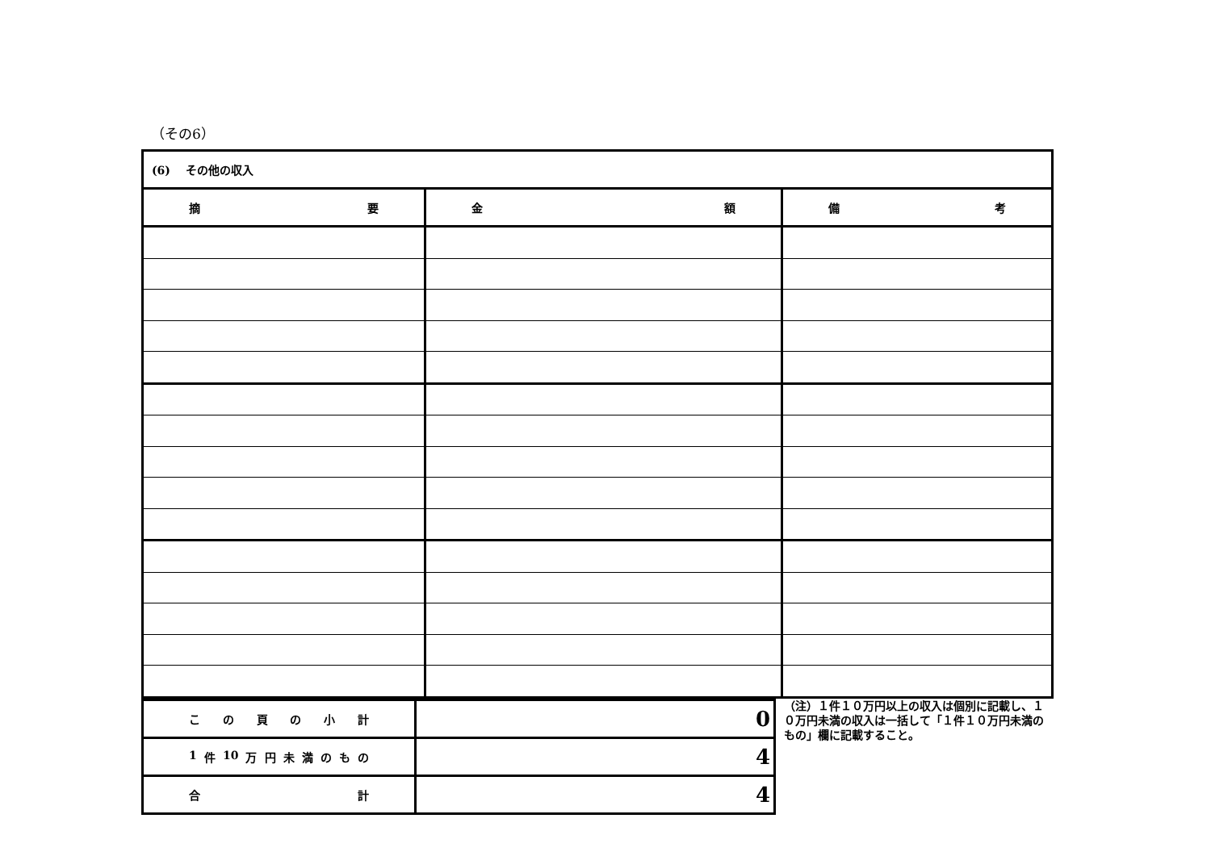（その6）
| (6) その他の収入 | | |
| 摘 要 | 金 額 | 備 考 |
| こ の 頁 の 小 計 | 0 |
| 1 件 10 万 円 未 満 の も の | 4 |
| 合 計 | 4 |
（注）１件１０万円以上の収入は個別に記載し、１０万円未満の収入は一括して「１件１０万円未満のもの」欄に記載すること。